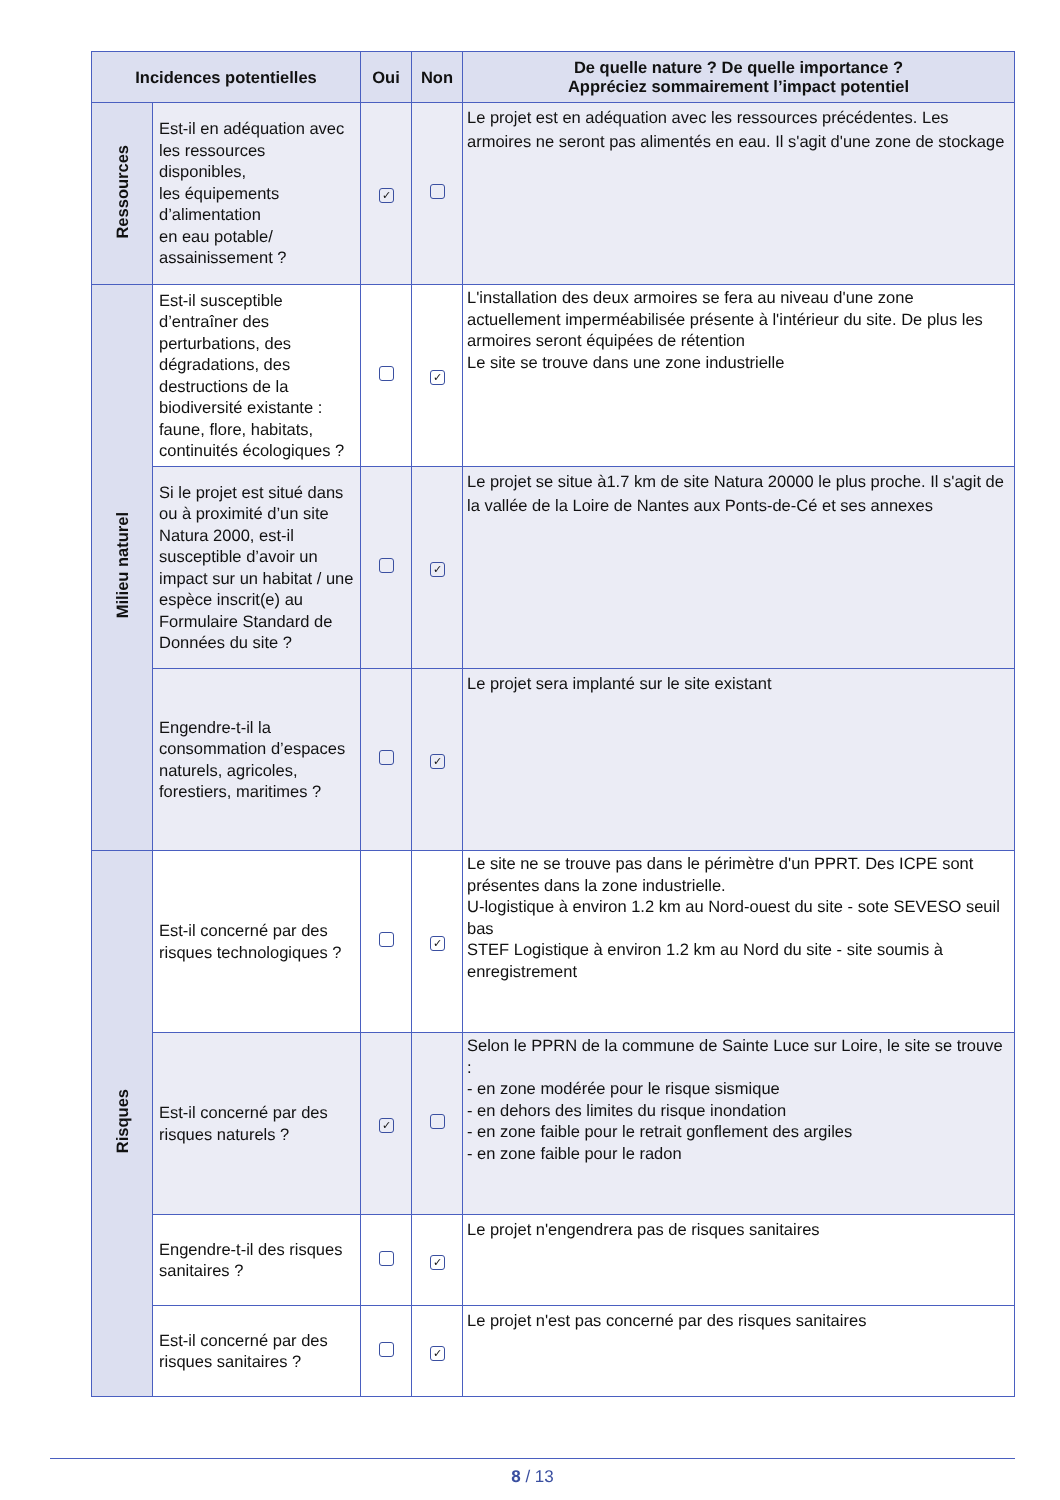| Incidences potentielles | | Oui | Non | De quelle nature ? De quelle importance ? Appréciez sommairement l’impact potentiel |
| --- | --- | --- | --- | --- |
| Ressources | Est-il en adéquation avec les ressources disponibles, les équipements d’alimentation en eau potable/ assainissement ? | ✓ | | Le projet est en adéquation avec les ressources précédentes. Les armoires ne seront pas alimentés en eau. Il s'agit d'une zone de stockage |
| Milieu naturel | Est-il susceptible d’entraîner des perturbations, des dégradations, des destructions de la biodiversité existante : faune, flore, habitats, continuités écologiques ? | | ✓ | L'installation des deux armoires se fera au niveau d'une zone actuellement imperméabilisée présente à l'intérieur du site. De plus les armoires seront équipées de rétention Le site se trouve dans une zone industrielle |
| | Si le projet est situé dans ou à proximité d’un site Natura 2000, est-il susceptible d’avoir un impact sur un habitat / une espèce inscrit(e) au Formulaire Standard de Données du site ? | | ✓ | Le projet se situe à1.7 km de site Natura 20000 le plus proche. Il s'agit de la vallée de la Loire de Nantes aux Ponts-de-Cé et ses annexes |
| | Engendre-t-il la consommation d’espaces naturels, agricoles, forestiers, maritimes ? | | ✓ | Le projet sera implanté sur le site existant |
| Risques | Est-il concerné par des risques technologiques ? | | ✓ | Le site ne se trouve pas dans le périmètre d'un PPRT. Des ICPE sont présentes dans la zone industrielle. U-logistique à environ 1.2 km au Nord-ouest du site - sote SEVESO seuil bas STEF Logistique à environ 1.2 km au Nord du site - site soumis à enregistrement |
| | Est-il concerné par des risques naturels ? | ✓ | | Selon le PPRN de la commune de Sainte Luce sur Loire, le site se trouve : - en zone modérée pour le risque sismique - en dehors des limites du risque inondation - en zone faible pour le retrait gonflement des argiles - en zone faible pour le radon |
| | Engendre-t-il des risques sanitaires ? | | ✓ | Le projet n'engendrera pas de risques sanitaires |
| | Est-il concerné par des risques sanitaires ? | | ✓ | Le projet n'est pas concerné par des risques sanitaires |
8 / 13